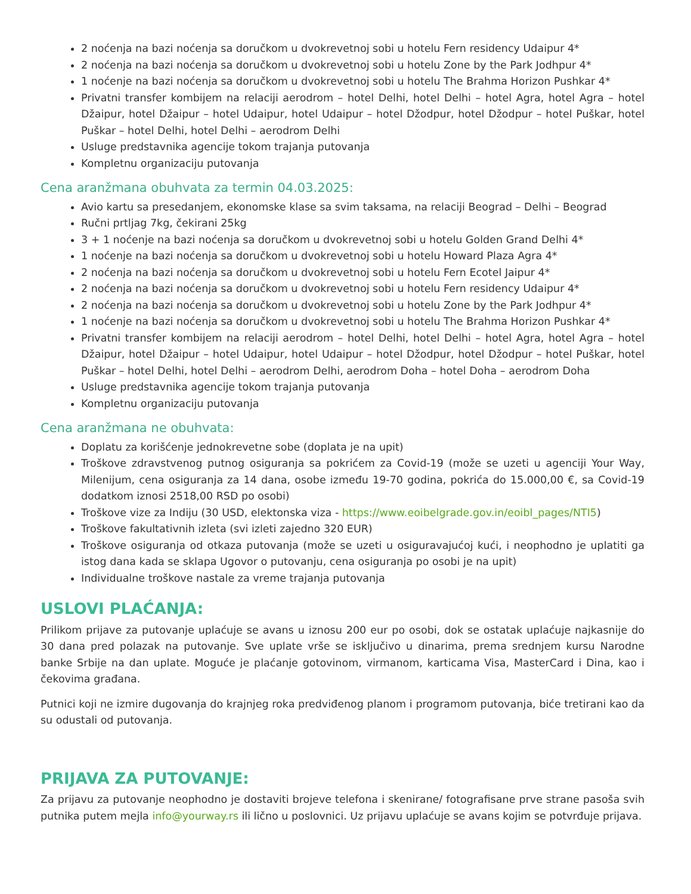2 noćenja na bazi noćenja sa doručkom u dvokrevetnoj sobi u hotelu Fern residency Udaipur 4*
2 noćenja na bazi noćenja sa doručkom u dvokrevetnoj sobi u hotelu Zone by the Park Jodhpur 4*
1 noćenje na bazi noćenja sa doručkom u dvokrevetnoj sobi u hotelu The Brahma Horizon Pushkar 4*
Privatni transfer kombijem na relaciji aerodrom – hotel Delhi, hotel Delhi – hotel Agra, hotel Agra – hotel Džaipur, hotel Džaipur – hotel Udaipur, hotel Udaipur – hotel Džodpur, hotel Džodpur – hotel Puškar, hotel Puškar – hotel Delhi, hotel Delhi – aerodrom Delhi
Usluge predstavnika agencije tokom trajanja putovanja
Kompletnu organizaciju putovanja
Cena aranžmana obuhvata za termin 04.03.2025:
Avio kartu sa presedanjem, ekonomske klase sa svim taksama, na relaciji Beograd – Delhi – Beograd
Ručni prtljag 7kg, čekirani 25kg
3 + 1 noćenje na bazi noćenja sa doručkom u dvokrevetnoj sobi u hotelu Golden Grand Delhi 4*
1 noćenje na bazi noćenja sa doručkom u dvokrevetnoj sobi u hotelu Howard Plaza Agra 4*
2 noćenja na bazi noćenja sa doručkom u dvokrevetnoj sobi u hotelu Fern Ecotel Jaipur 4*
2 noćenja na bazi noćenja sa doručkom u dvokrevetnoj sobi u hotelu Fern residency Udaipur 4*
2 noćenja na bazi noćenja sa doručkom u dvokrevetnoj sobi u hotelu Zone by the Park Jodhpur 4*
1 noćenje na bazi noćenja sa doručkom u dvokrevetnoj sobi u hotelu The Brahma Horizon Pushkar 4*
Privatni transfer kombijem na relaciji aerodrom – hotel Delhi, hotel Delhi – hotel Agra, hotel Agra – hotel Džaipur, hotel Džaipur – hotel Udaipur, hotel Udaipur – hotel Džodpur, hotel Džodpur – hotel Puškar, hotel Puškar – hotel Delhi, hotel Delhi – aerodrom Delhi, aerodrom Doha – hotel Doha – aerodrom Doha
Usluge predstavnika agencije tokom trajanja putovanja
Kompletnu organizaciju putovanja
Cena aranžmana ne obuhvata:
Doplatu za korišćenje jednokrevetne sobe (doplata je na upit)
Troškove zdravstvenog putnog osiguranja sa pokrićem za Covid-19 (može se uzeti u agenciji Your Way, Milenijum, cena osiguranja za 14 dana, osobe između 19-70 godina, pokrića do 15.000,00 €, sa Covid-19 dodatkom iznosi 2518,00 RSD po osobi)
Troškove vize za Indiju (30 USD, elektonska viza - https://www.eoibelgrade.gov.in/eoibl_pages/NTI5)
Troškove fakultativnih izleta (svi izleti zajedno 320 EUR)
Troškove osiguranja od otkaza putovanja (može se uzeti u osiguravajućoj kući, i neophodno je uplatiti ga istog dana kada se sklapa Ugovor o putovanju, cena osiguranja po osobi je na upit)
Individualne troškove nastale za vreme trajanja putovanja
USLOVI PLAĆANJA:
Prilikom prijave za putovanje uplaćuje se avans u iznosu 200 eur po osobi, dok se ostatak uplaćuje najkasnije do 30 dana pred polazak na putovanje. Sve uplate vrše se isključivo u dinarima, prema srednjem kursu Narodne banke Srbije na dan uplate. Moguće je plaćanje gotovinom, virmanom, karticama Visa, MasterCard i Dina, kao i čekovima građana.
Putnici koji ne izmire dugovanja do krajnjeg roka predviđenog planom i programom putovanja, biće tretirani kao da su odustali od putovanja.
PRIJAVA ZA PUTOVANJE:
Za prijavu za putovanje neophodno je dostaviti brojeve telefona i skenirane/ fotografisane prve strane pasoša svih putnika putem mejla info@yourway.rs ili lično u poslovnici. Uz prijavu uplaćuje se avans kojim se potvrđuje prijava.